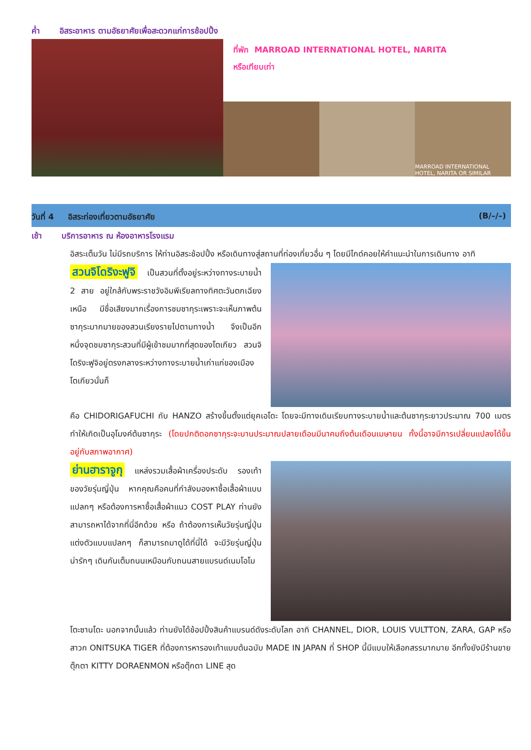ค่ำ อิสระอาหาร ตามอัธยาศัยเพื่อสะดวกแก่การช้อปปิ้ง
ที่พัก MARROAD INTERNATIONAL HOTEL, NARITA
หรือเทียบเท่า
MARROAD INTERNATIONAL HOTEL, NARITA OR SIMILAR
วันที่ 4 อิสระท่องเที่ยวตามอัธยาศัย (B/–/–)
เช้า บริการอาหาร ณ ห้องอาหารโรงแรม
อิสระเต็มวัน ไม่มีรถบริการ ให้ท่านอิสระช้อปปิ้ง หรือเดินทางสู่สถานที่ท่องเที่ยวอื่น ๆ โดยมีไกด์คอยให้คำแนะนำในการเดินทาง อาทิ
สวนจิโดริงะฟูจิ เป็นสวนที่ตั้งอยู่ระหว่างทางระบายน้ำ 2 สาย อยู่ใกล้กับพระราชวังอิมพีเรียลทางทิศตะวันตกเฉียงเหนือ มีชื่อเสียงมากเรื่องการชมซากุระเพราะจะเห็นภาพต้นซากุระมากมายของสวนเรียงรายไปตามทางน้ำ จึงเป็นอีกหนึ่งจุดชมซากุระสวนที่มีผู้เข้าชมมากที่สุดของโตเกียว สวนจิโดริงะฟูจิอยู่ตรงกลางระหว่างทางระบายน้ำเก่าแก่ของเมืองโตเกียวนั่นก็
คือ CHIDORIGAFUCHI กับ HANZO สร้างขึ้นตั้งแต่ยุคเอโดะ โดยจะมีทางเดินเรียบทางระบายน้ำและต้นซากุระยาวประมาณ 700 เมตร ทำให้เกิดเป็นอุโมงค์ต้นซากุระ (โดยปกติดอกซากุระจะบานประมาณปลายเดือนมีนาคมถึงต้นเดือนเมษายน ทั้งนี้อาจมีการเปลี่ยนแปลงได้ขึ้นอยู่กับสภาพอากาศ)
ย่านฮาราจูกุ แหล่งรวมเสื้อผ้าเครื่องประดับ รองเท้า ของวัยรุ่นญี่ปุ่น หากคุณคือคนที่กำลังมองหาซื้อเสื้อผ้าแบบแปลกๆ หรือต้องการหาซื้อเสื้อผ้าแนว COST PLAY ท่านยังสามารถหาได้จากที่นี่อีกด้วย หรือ ถ้าต้องการเห็นวัยรุ่นญี่ปุ่นแต่งตัวแบบแปลกๆ ก็สามารถมาดูได้ที่นี่ได้ จะมีวัยรุ่นญี่ปุ่นน่ารักๆ เดินกันเต็มถนนเหมือนกับถนนสายแบรนด์เนมโอโม
โตะซานโดะ นอกจากนั้นแล้ว ท่านยังได้ช้อปปิ้งสินค้าแบรนด์ดังระดับโลก อาทิ CHANNEL, DIOR, LOUIS VULTTON, ZARA, GAP หรือสาวก ONITSUKA TIGER ที่ต้องการหารองเท้าแบบต้นฉบับ MADE IN JAPAN ที่ SHOP นี้มีแบบให้เลือกสรรมากมาย อีกทั้งยังมีร้านขายตุ๊กตา KITTY DORAENMON หรือตุ๊กตา LINE สุด